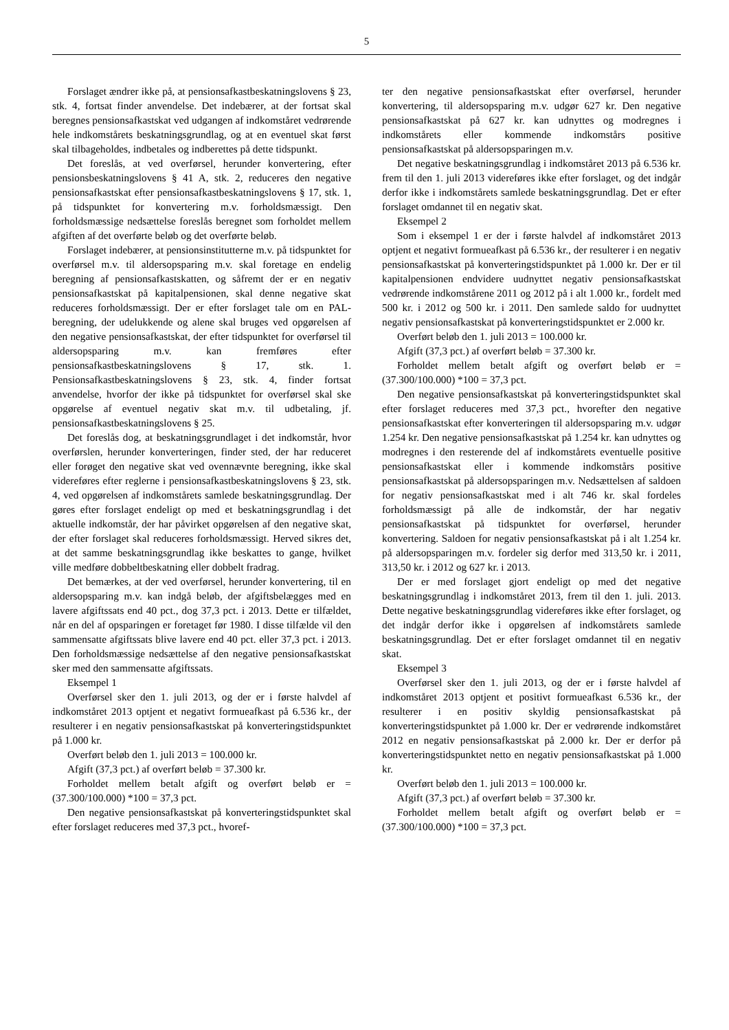5
Forslaget ændrer ikke på, at pensionsafkastbeskatningslovens § 23, stk. 4, fortsat finder anvendelse. Det indebærer, at der fortsat skal beregnes pensionsafkastskat ved udgangen af indkomståret vedrørende hele indkomstårets beskatningsgrundlag, og at en eventuel skat først skal tilbageholdes, indbetales og indberettes på dette tidspunkt.
Det foreslås, at ved overførsel, herunder konvertering, efter pensionsbeskatningslovens § 41 A, stk. 2, reduceres den negative pensionsafkastskat efter pensionsafkastbeskatningslovens § 17, stk. 1, på tidspunktet for konvertering m.v. forholdsmæssigt. Den forholdsmæssige nedsættelse foreslås beregnet som forholdet mellem afgiften af det overførte beløb og det overførte beløb.
Forslaget indebærer, at pensionsinstitutterne m.v. på tidspunktet for overførsel m.v. til aldersopsparing m.v. skal foretage en endelig beregning af pensionsafkastskatten, og såfremt der er en negativ pensionsafkastskat på kapitalpensionen, skal denne negative skat reduceres forholdsmæssigt. Der er efter forslaget tale om en PAL-beregning, der udelukkende og alene skal bruges ved opgørelsen af den negative pensionsafkastskat, der efter tidspunktet for overførsel til aldersopsparing m.v. kan fremføres efter pensionsafkastbeskatningslovens § 17, stk. 1. Pensionsafkastbeskatningslovens § 23, stk. 4, finder fortsat anvendelse, hvorfor der ikke på tidspunktet for overførsel skal ske opgørelse af eventuel negativ skat m.v. til udbetaling, jf. pensionsafkastbeskatningslovens § 25.
Det foreslås dog, at beskatningsgrundlaget i det indkomstår, hvor overførslen, herunder konverteringen, finder sted, der har reduceret eller forøget den negative skat ved ovennævnte beregning, ikke skal videreføres efter reglerne i pensionsafkastbeskatningslovens § 23, stk. 4, ved opgørelsen af indkomstårets samlede beskatningsgrundlag. Der gøres efter forslaget endeligt op med et beskatningsgrundlag i det aktuelle indkomstår, der har påvirket opgørelsen af den negative skat, der efter forslaget skal reduceres forholdsmæssigt. Herved sikres det, at det samme beskatningsgrundlag ikke beskattes to gange, hvilket ville medføre dobbeltbeskatning eller dobbelt fradrag.
Det bemærkes, at der ved overførsel, herunder konvertering, til en aldersopsparing m.v. kan indgå beløb, der afgiftsbelægges med en lavere afgiftssats end 40 pct., dog 37,3 pct. i 2013. Dette er tilfældet, når en del af opsparingen er foretaget før 1980. I disse tilfælde vil den sammensatte afgiftssats blive lavere end 40 pct. eller 37,3 pct. i 2013. Den forholdsmæssige nedsættelse af den negative pensionsafkastskat sker med den sammensatte afgiftssats.
Eksempel 1
Overførsel sker den 1. juli 2013, og der er i første halvdel af indkomståret 2013 optjent et negativt formueafkast på 6.536 kr., der resulterer i en negativ pensionsafkastskat på konverteringstidspunktet på 1.000 kr.
Overført beløb den 1. juli 2013 = 100.000 kr.
Afgift (37,3 pct.) af overført beløb = 37.300 kr.
Forholdet mellem betalt afgift og overført beløb er = (37.300/100.000) *100 = 37,3 pct.
Den negative pensionsafkastskat på konverteringstidspunktet skal efter forslaget reduceres med 37,3 pct., hvoref-
ter den negative pensionsafkastskat efter overførsel, herunder konvertering, til aldersopsparing m.v. udgør 627 kr. Den negative pensionsafkastskat på 627 kr. kan udnyttes og modregnes i indkomstårets eller kommende indkomstårs positive pensionsafkastskat på aldersopsparingen m.v.
Det negative beskatningsgrundlag i indkomståret 2013 på 6.536 kr. frem til den 1. juli 2013 videreføres ikke efter forslaget, og det indgår derfor ikke i indkomstårets samlede beskatningsgrundlag. Det er efter forslaget omdannet til en negativ skat.
Eksempel 2
Som i eksempel 1 er der i første halvdel af indkomståret 2013 optjent et negativt formueafkast på 6.536 kr., der resulterer i en negativ pensionsafkastskat på konverteringstidspunktet på 1.000 kr. Der er til kapitalpensionen endvidere uudnyttet negativ pensionsafkastskat vedrørende indkomstårene 2011 og 2012 på i alt 1.000 kr., fordelt med 500 kr. i 2012 og 500 kr. i 2011. Den samlede saldo for uudnyttet negativ pensionsafkastskat på konverteringstidspunktet er 2.000 kr.
Overført beløb den 1. juli 2013 = 100.000 kr.
Afgift (37,3 pct.) af overført beløb = 37.300 kr.
Forholdet mellem betalt afgift og overført beløb er = (37.300/100.000) *100 = 37,3 pct.
Den negative pensionsafkastskat på konverteringstidspunktet skal efter forslaget reduceres med 37,3 pct., hvorefter den negative pensionsafkastskat efter konverteringen til aldersopsparing m.v. udgør 1.254 kr. Den negative pensionsafkastskat på 1.254 kr. kan udnyttes og modregnes i den resterende del af indkomstårets eventuelle positive pensionsafkastskat eller i kommende indkomstårs positive pensionsafkastskat på aldersopsparingen m.v. Nedsættelsen af saldoen for negativ pensionsafkastskat med i alt 746 kr. skal fordeles forholdsmæssigt på alle de indkomstår, der har negativ pensionsafkastskat på tidspunktet for overførsel, herunder konvertering. Saldoen for negativ pensionsafkastskat på i alt 1.254 kr. på aldersopsparingen m.v. fordeler sig derfor med 313,50 kr. i 2011, 313,50 kr. i 2012 og 627 kr. i 2013.
Der er med forslaget gjort endeligt op med det negative beskatningsgrundlag i indkomståret 2013, frem til den 1. juli. 2013. Dette negative beskatningsgrundlag videreføres ikke efter forslaget, og det indgår derfor ikke i opgørelsen af indkomstårets samlede beskatningsgrundlag. Det er efter forslaget omdannet til en negativ skat.
Eksempel 3
Overførsel sker den 1. juli 2013, og der er i første halvdel af indkomståret 2013 optjent et positivt formueafkast 6.536 kr., der resulterer i en positiv skyldig pensionsafkastskat på konverteringstidspunktet på 1.000 kr. Der er vedrørende indkomståret 2012 en negativ pensionsafkastskat på 2.000 kr. Der er derfor på konverteringstidspunktet netto en negativ pensionsafkastskat på 1.000 kr.
Overført beløb den 1. juli 2013 = 100.000 kr.
Afgift (37,3 pct.) af overført beløb = 37.300 kr.
Forholdet mellem betalt afgift og overført beløb er = (37.300/100.000) *100 = 37,3 pct.